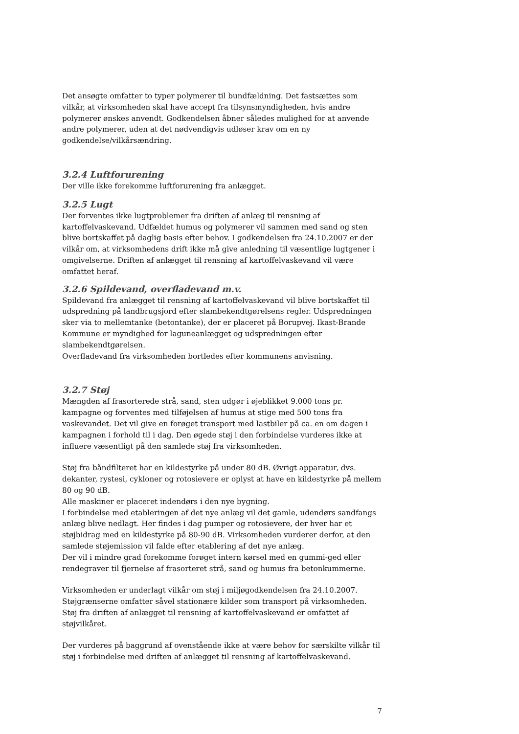Det ansøgte omfatter to typer polymerer til bundfældning. Det fastsættes som vilkår, at virksomheden skal have accept fra tilsynsmyndigheden, hvis andre polymerer ønskes anvendt. Godkendelsen åbner således mulighed for at anvende andre polymerer, uden at det nødvendigvis udløser krav om en ny godkendelse/vilkårsændring.
3.2.4 Luftforurening
Der ville ikke forekomme luftforurening fra anlægget.
3.2.5 Lugt
Der forventes ikke lugtproblemer fra driften af anlæg til rensning af kartoffelvaskevand. Udfældet humus og polymerer vil sammen med sand og sten blive bortskaffet på daglig basis efter behov. I godkendelsen fra 24.10.2007 er der vilkår om, at virksomhedens drift ikke må give anledning til væsentlige lugtgener i omgivelserne. Driften af anlægget til rensning af kartoffelvaskevand vil være omfattet heraf.
3.2.6 Spildevand, overfladevand m.v.
Spildevand fra anlægget til rensning af kartoffelvaskevand vil blive bortskaffet til udspredning på landbrugsjord efter slambekendtgørelsens regler. Udspredningen sker via to mellemtanke (betontanke), der er placeret på Borupvej. Ikast-Brande Kommune er myndighed for laguneanlægget og udspredningen efter slambekendtgørelsen.
Overfladevand fra virksomheden bortledes efter kommunens anvisning.
3.2.7 Støj
Mængden af frasorterede strå, sand, sten udgør i øjeblikket 9.000 tons pr. kampagne og forventes med tilføjelsen af humus at stige med 500 tons fra vaskevandet. Det vil give en forøget transport med lastbiler på ca. en om dagen i kampagnen i forhold til i dag. Den øgede støj i den forbindelse vurderes ikke at influere væsentligt på den samlede støj fra virksomheden.
Støj fra båndfilteret har en kildestyrke på under 80 dB. Øvrigt apparatur, dvs. dekanter, rystesi, cykloner og rotosievere er oplyst at have en kildestyrke på mellem 80 og 90 dB.
Alle maskiner er placeret indendørs i den nye bygning.
I forbindelse med etableringen af det nye anlæg vil det gamle, udendørs sandfangs anlæg blive nedlagt. Her findes i dag pumper og rotosievere, der hver har et støjbidrag med en kildestyrke på 80-90 dB. Virksomheden vurderer derfor, at den samlede støjemission vil falde efter etablering af det nye anlæg.
Der vil i mindre grad forekomme forøget intern kørsel med en gummi-ged eller rendegraver til fjernelse af frasorteret strå, sand og humus fra betonkummerne.
Virksomheden er underlagt vilkår om støj i miljøgodkendelsen fra 24.10.2007. Støjgrænserne omfatter såvel stationære kilder som transport på virksomheden. Støj fra driften af anlægget til rensning af kartoffelvaskevand er omfattet af støjvilkåret.
Der vurderes på baggrund af ovenstående ikke at være behov for særskilte vilkår til støj i forbindelse med driften af anlægget til rensning af kartoffelvaskevand.
7